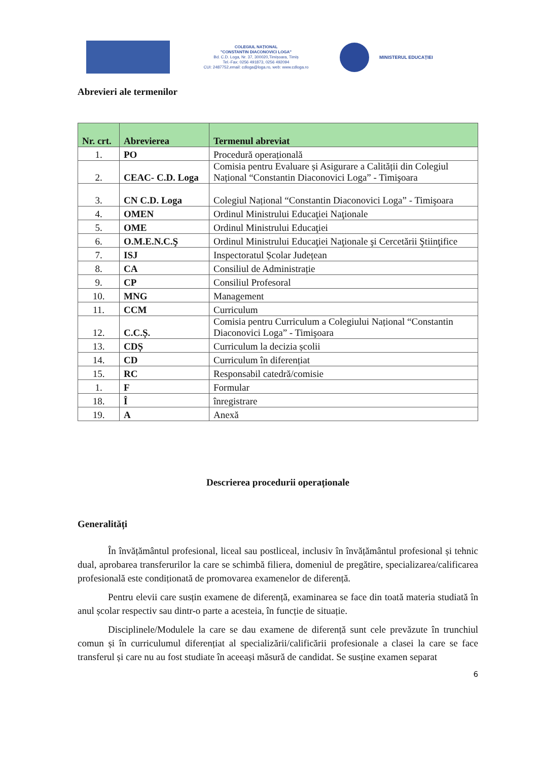COLEGIUL NAȚIONAL
"CONSTANTIN DIACONOVICI LOGA"
Bd. C.D. Loga, Nr. 37, 300020,Timișoara, Timiș
Tel.-Fax: 0256 491873, 0256 492094
CUI: 2487752,email: cdloga@loga.ro, web: www.cdloga.ro
MINISTERUL EDUCAȚIEI
Abrevieri ale termenilor
| Nr. crt. | Abrevierea | Termenul abreviat |
| --- | --- | --- |
| 1. | PO | Procedură operațională |
| 2. | CEAC- C.D. Loga | Comisia pentru Evaluare și Asigurare a Calității din Colegiul Național “Constantin Diaconovici Loga” - Timişoara |
| 3. | CN C.D. Loga | Colegiul Național “Constantin Diaconovici Loga” - Timişoara |
| 4. | OMEN | Ordinul Ministrului Educaţiei Naţionale |
| 5. | OME | Ordinul Ministrului Educaţiei |
| 6. | O.M.E.N.C.Ş | Ordinul Ministrului Educaţiei Naţionale şi Cercetării Ştiinţifice |
| 7. | ISJ | Inspectoratul Școlar Județean |
| 8. | CA | Consiliul de Administrație |
| 9. | CP | Consiliul Profesoral |
| 10. | MNG | Management |
| 11. | CCM | Curriculum |
| 12. | C.C.Ș. | Comisia pentru Curriculum a Colegiului Național “Constantin Diaconovici Loga” - Timişoara |
| 13. | CDȘ | Curriculum la decizia școlii |
| 14. | CD | Curriculum în diferențiat |
| 15. | RC | Responsabil catedră/comisie |
| 1. | F | Formular |
| 18. | Î | înregistrare |
| 19. | A | Anexă |
Descrierea procedurii operaționale
Generalități
În învățământul profesional, liceal sau postliceal, inclusiv în învățământul profesional și tehnic dual, aprobarea transferurilor la care se schimbă filiera, domeniul de pregătire, specializarea/calificarea profesională este condiționată de promovarea examenelor de diferență.
Pentru elevii care susțin examene de diferență, examinarea se face din toată materia studiată în anul școlar respectiv sau dintr-o parte a acesteia, în funcție de situație.
Disciplinele/Modulele la care se dau examene de diferență sunt cele prevăzute în trunchiul comun și în curriculumul diferențiat al specializării/calificării profesionale a clasei la care se face transferul și care nu au fost studiate în aceeași măsură de candidat. Se susține examen separat
6